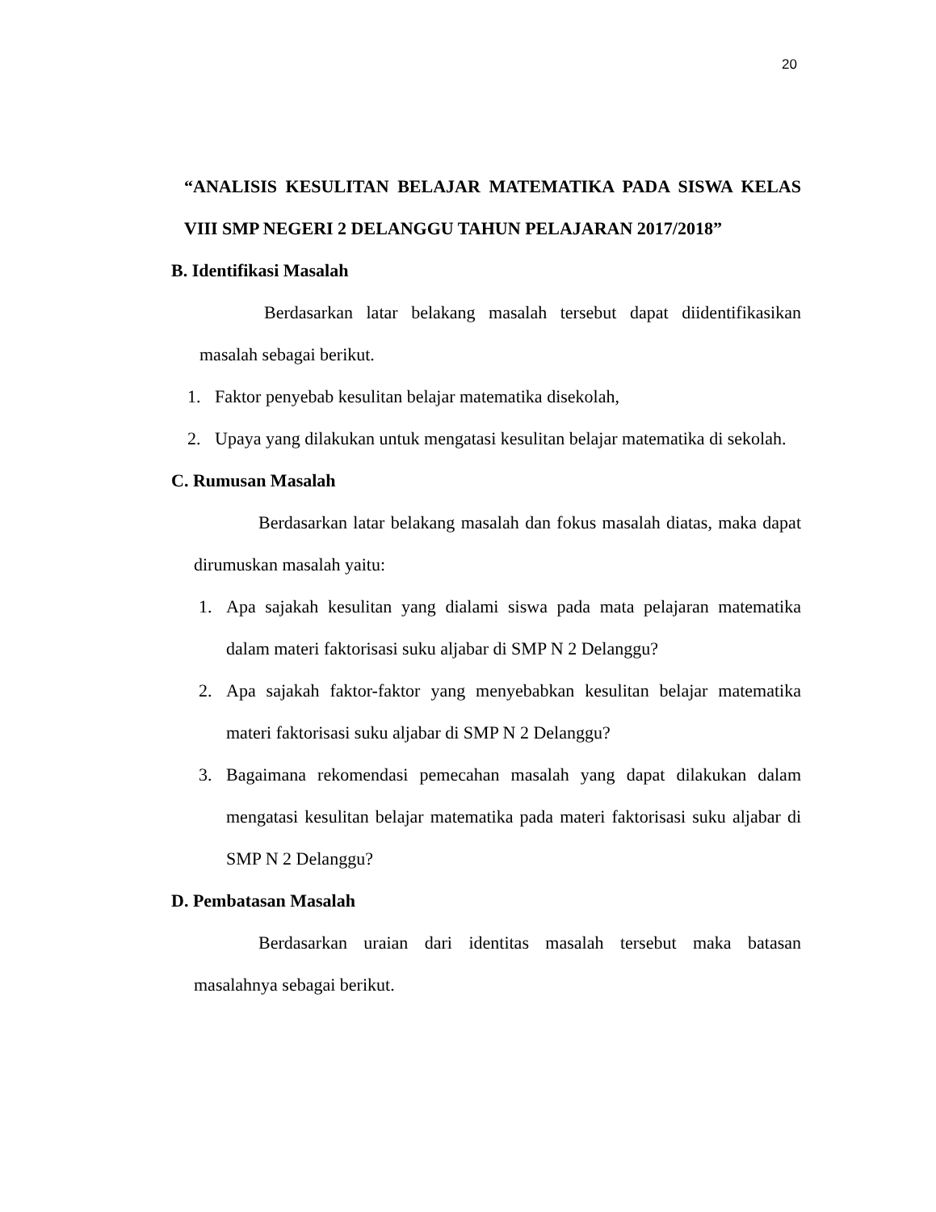20
“ANALISIS KESULITAN BELAJAR MATEMATIKA PADA SISWA KELAS VIII SMP NEGERI 2 DELANGGU TAHUN PELAJARAN 2017/2018”
B. Identifikasi Masalah
Berdasarkan latar belakang masalah tersebut dapat diidentifikasikan masalah sebagai berikut.
1. Faktor penyebab kesulitan belajar matematika disekolah,
2. Upaya yang dilakukan untuk mengatasi kesulitan belajar matematika di sekolah.
C. Rumusan Masalah
Berdasarkan latar belakang masalah dan fokus masalah diatas, maka dapat dirumuskan masalah yaitu:
1. Apa sajakah kesulitan yang dialami siswa pada mata pelajaran matematika dalam materi faktorisasi suku aljabar di SMP N 2 Delanggu?
2. Apa sajakah faktor-faktor yang menyebabkan kesulitan belajar matematika materi faktorisasi suku aljabar di SMP N 2 Delanggu?
3. Bagaimana rekomendasi pemecahan masalah yang dapat dilakukan dalam mengatasi kesulitan belajar matematika pada materi faktorisasi suku aljabar di SMP N 2 Delanggu?
D. Pembatasan Masalah
Berdasarkan uraian dari identitas masalah tersebut maka batasan masalahnya sebagai berikut.